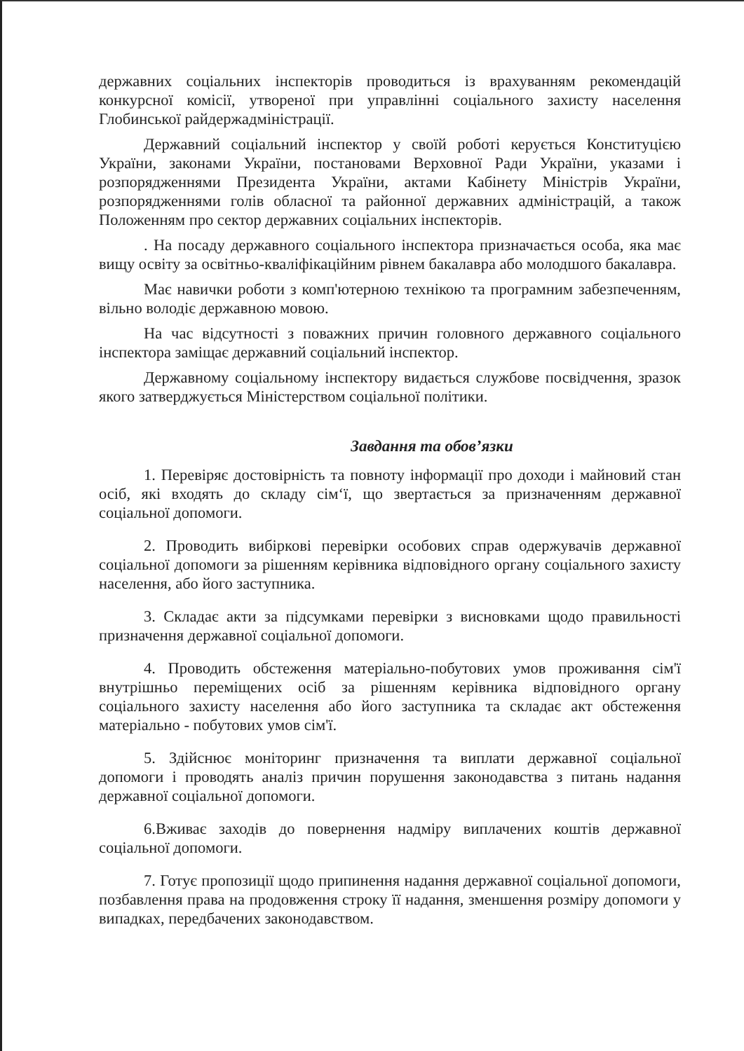державних соціальних інспекторів проводиться із врахуванням рекомендацій конкурсної комісії, утвореної при управлінні соціального захисту населення Глобинської райдержадміністрації.
Державний соціальний інспектор у своїй роботі керується Конституцією України, законами України, постановами Верховної Ради України, указами і розпорядженнями Президента України, актами Кабінету Міністрів України, розпорядженнями голів обласної та районної державних адміністрацій, а також Положенням про сектор державних соціальних інспекторів.
. На посаду державного соціального інспектора призначається особа, яка має вищу освіту за освітньо-кваліфікаційним рівнем бакалавра або молодшого бакалавра.
Має навички роботи з комп'ютерною технікою та програмним забезпеченням, вільно володіє державною мовою.
На час відсутності з поважних причин головного державного соціального інспектора заміщає державний соціальний інспектор.
Державному соціальному інспектору видається службове посвідчення, зразок якого затверджується Міністерством соціальної політики.
Завдання та обов’язки
1. Перевіряє достовірність та повноту інформації про доходи і майновий стан осіб, які входять до складу сім‘ї, що звертається за призначенням державної соціальної допомоги.
2. Проводить вибіркові перевірки особових справ одержувачів державної соціальної допомоги за рішенням керівника відповідного органу соціального захисту населення, або його заступника.
3. Складає акти за підсумками перевірки з висновками щодо правильності призначення державної соціальної допомоги.
4. Проводить обстеження матеріально-побутових умов проживання сім'ї внутрішньо переміщених осіб за рішенням керівника відповідного органу соціального захисту населення або його заступника та складає акт обстеження матеріально - побутових умов сім'ї.
5. Здійснює моніторинг призначення та виплати державної соціальної допомоги і проводять аналіз причин порушення законодавства з питань надання державної соціальної допомоги.
6.Вживає заходів до повернення надміру виплачених коштів державної соціальної допомоги.
7. Готує пропозиції щодо припинення надання державної соціальної допомоги, позбавлення права на продовження строку її надання, зменшення розміру допомоги у випадках, передбачених законодавством.